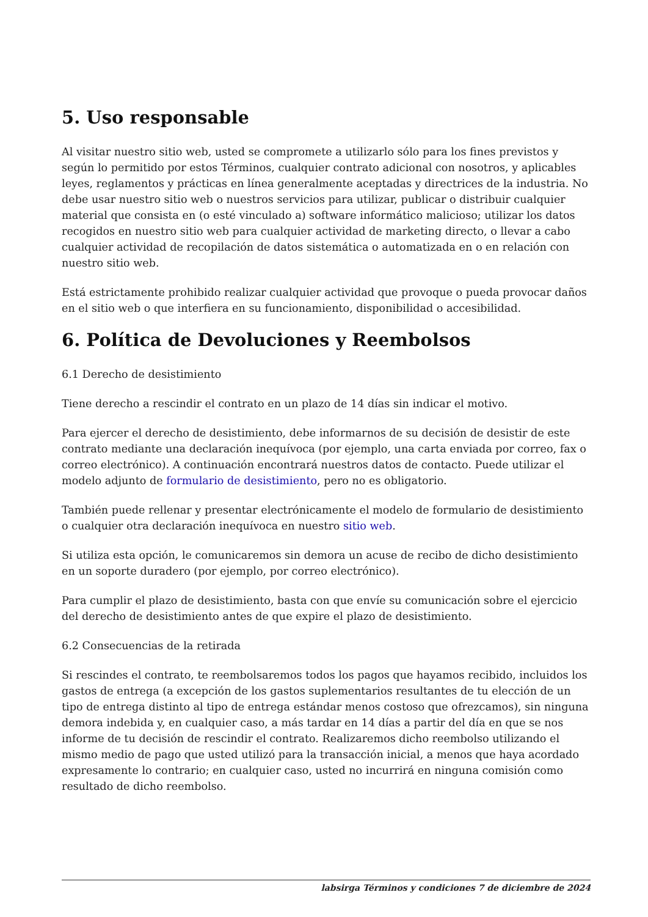5. Uso responsable
Al visitar nuestro sitio web, usted se compromete a utilizarlo sólo para los fines previstos y según lo permitido por estos Términos, cualquier contrato adicional con nosotros, y aplicables leyes, reglamentos y prácticas en línea generalmente aceptadas y directrices de la industria. No debe usar nuestro sitio web o nuestros servicios para utilizar, publicar o distribuir cualquier material que consista en (o esté vinculado a) software informático malicioso; utilizar los datos recogidos en nuestro sitio web para cualquier actividad de marketing directo, o llevar a cabo cualquier actividad de recopilación de datos sistemática o automatizada en o en relación con nuestro sitio web.
Está estrictamente prohibido realizar cualquier actividad que provoque o pueda provocar daños en el sitio web o que interfiera en su funcionamiento, disponibilidad o accesibilidad.
6. Política de Devoluciones y Reembolsos
6.1 Derecho de desistimiento
Tiene derecho a rescindir el contrato en un plazo de 14 días sin indicar el motivo.
Para ejercer el derecho de desistimiento, debe informarnos de su decisión de desistir de este contrato mediante una declaración inequívoca (por ejemplo, una carta enviada por correo, fax o correo electrónico). A continuación encontrará nuestros datos de contacto. Puede utilizar el modelo adjunto de formulario de desistimiento, pero no es obligatorio.
También puede rellenar y presentar electrónicamente el modelo de formulario de desistimiento o cualquier otra declaración inequívoca en nuestro sitio web.
Si utiliza esta opción, le comunicaremos sin demora un acuse de recibo de dicho desistimiento en un soporte duradero (por ejemplo, por correo electrónico).
Para cumplir el plazo de desistimiento, basta con que envíe su comunicación sobre el ejercicio del derecho de desistimiento antes de que expire el plazo de desistimiento.
6.2 Consecuencias de la retirada
Si rescindes el contrato, te reembolsaremos todos los pagos que hayamos recibido, incluidos los gastos de entrega (a excepción de los gastos suplementarios resultantes de tu elección de un tipo de entrega distinto al tipo de entrega estándar menos costoso que ofrezcamos), sin ninguna demora indebida y, en cualquier caso, a más tardar en 14 días a partir del día en que se nos informe de tu decisión de rescindir el contrato. Realizaremos dicho reembolso utilizando el mismo medio de pago que usted utilizó para la transacción inicial, a menos que haya acordado expresamente lo contrario; en cualquier caso, usted no incurrirá en ninguna comisión como resultado de dicho reembolso.
labsirga Términos y condiciones 7 de diciembre de 2024